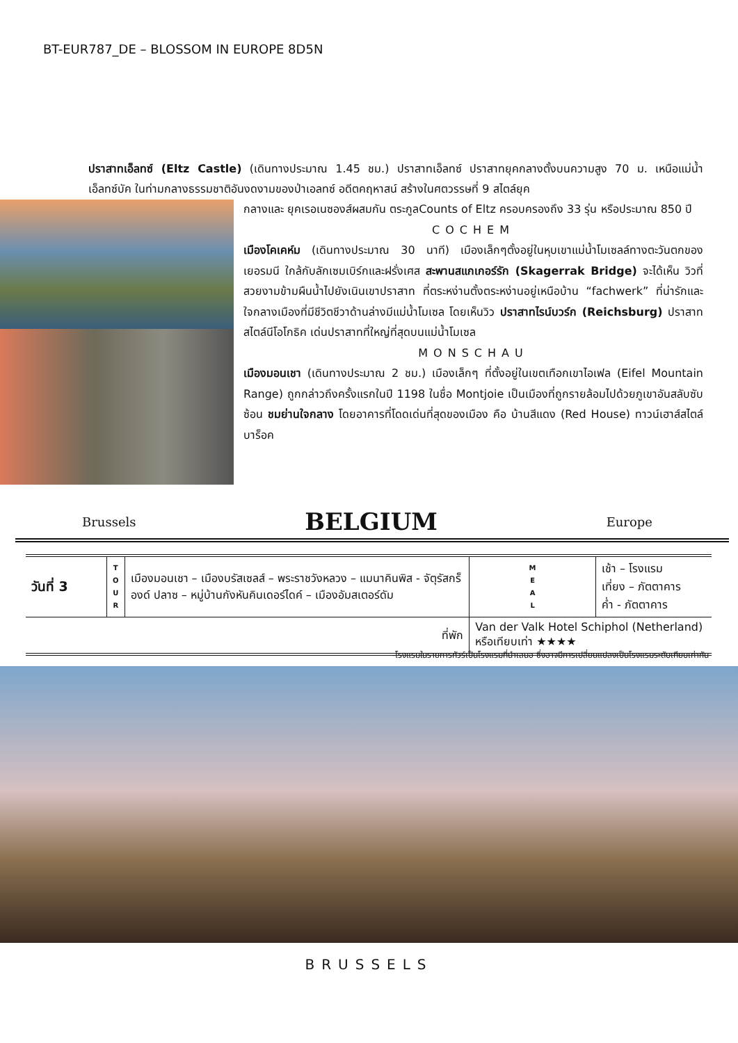BT-EUR787_DE – BLOSSOM IN EUROPE 8D5N
ปราสาทเอ็ลทซ์ (Eltz Castle) (เดินทางประมาณ 1.45 ชม.) ปราสาทเอ็ลทซ์ ปราสาทยุคกลางตั้งบนความสูง 70 ม. เหนือแม่น้ำเอ็ลทซ์บัค ในท่ามกลางธรรมชาติอันงดงามของป่าเอลทซ์ อดีตคฤหาสน์ สร้างในศตวรรษที่ 9 สไตล์ยุค
กลางและ ยุคเรอเนซองส์ผสมกัน ตระกูลCounts of Eltz ครอบครองถึง 33 รุ่น หรือประมาณ 850 ปี
COCHEM
เมืองโคเคห์ม (เดินทางประมาณ 30 นาที) เมืองเล็กๆตั้งอยู่ในหุบเขาแม่น้ำโมเซลล์ทางตะวันตกของเยอรมนี ใกล้กับลักเซมเบิร์กและฝรั่งเศส สะพานสแกเกอร์รัก (Skagerrak Bridge) จะได้เห็น วิวที่สวยงามข้ามผืนน้ำไปยังเนินเขาปราสาท ที่ตระหง่านตั้งตระหง่านอยู่เหนือบ้าน “fachwerk” ที่น่ารักและใจกลางเมืองที่มีชีวิตชีวาด้านล่างมีแม่น้ำโมเซล โดยเห็นวิว ปราสาทไรน์บวร์ก (Reichsburg) ปราสาทสไตล์นีโอโกธิค เด่นปราสาทที่ใหญ่ที่สุดบนแม่น้ำโมเซล
MONSCHAU
เมืองมอนเชา (เดินทางประมาณ 2 ชม.) เมืองเล็กๆ ที่ตั้งอยู่ในเขตเทือกเขาไอเฟล (Eifel Mountain Range) ถูกกล่าวถึงครั้งแรกในปี 1198 ในชื่อ Montjoie เป็นเมืองที่ถูกรายล้อมไปด้วยภูเขาอันสลับซับซ้อน ชมย่านใจกลาง โดยอาคารที่โดดเด่นที่สุดของเมือง คือ บ้านสีแดง (Red House) ทาวน์เฮาส์สไตล์บาร็อค
Brussels BELGIUM Europe
| วันที่ 3 | T O U R | เมืองมอนเชา – เมืองบรัสเซลส์ – พระราชวังหลวง – แมนาคินพิส - จัตุรัสกร็องด์ ปลาซ – หมู่บ้านกังหันคินเดอร์ไดค์ – เมืองอัมสเตอร์ดัม | M E A L | เช้า – โรงแรม เที่ยง – ภัตตาคาร ค่ำ - ภัตตาคาร |
| ที่พัก | | | Van der Valk Hotel Schiphol (Netherland) หรือเทียบเท่า ★★★★ | |
-โรงแรมในรายการทัวร์เป็นโรงแรมที่นำเสนอ ซึ่งอาจมีการเปลี่ยนแปลงเป็นโรงแรมระดับเทียบเท่ากัน
BRUSSELS